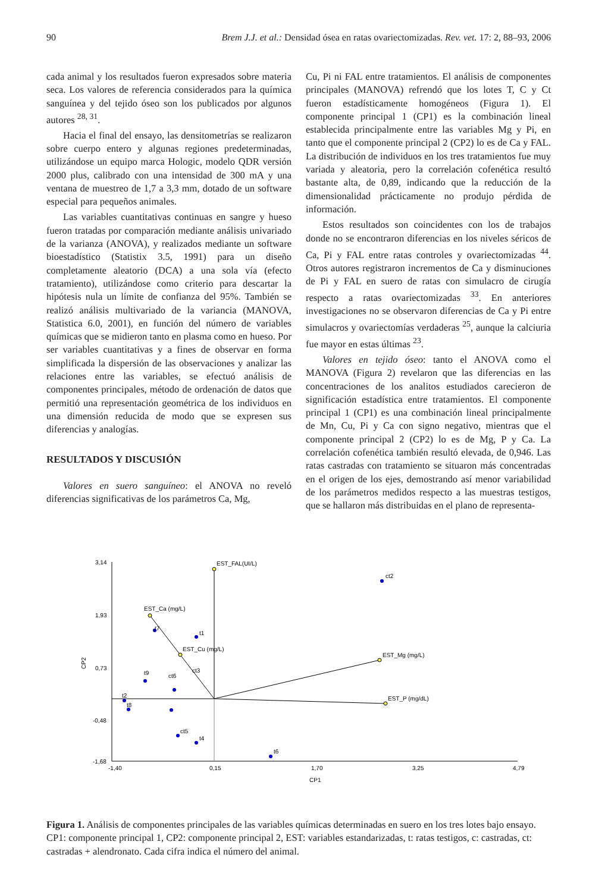90 Brem J.J. et al.: Densidad ósea en ratas ovariectomizadas. Rev. vet. 17: 2, 88–93, 2006
cada animal y los resultados fueron expresados sobre materia seca. Los valores de referencia considerados para la química sanguínea y del tejido óseo son los publicados por algunos autores <sup>28, 31</sup>.
Hacia el final del ensayo, las densitometrías se realizaron sobre cuerpo entero y algunas regiones predeterminadas, utilizándose un equipo marca Hologic, modelo QDR versión 2000 plus, calibrado con una intensidad de 300 mA y una ventana de muestreo de 1,7 a 3,3 mm, dotado de un software especial para pequeños animales.
Las variables cuantitativas continuas en sangre y hueso fueron tratadas por comparación mediante análisis univariado de la varianza (ANOVA), y realizados mediante un software bioestadístico (Statistix 3.5, 1991) para un diseño completamente aleatorio (DCA) a una sola vía (efecto tratamiento), utilizándose como criterio para descartar la hipótesis nula un límite de confianza del 95%. También se realizó análisis multivariado de la variancia (MANOVA, Statistica 6.0, 2001), en función del número de variables químicas que se midieron tanto en plasma como en hueso. Por ser variables cuantitativas y a fines de observar en forma simplificada la dispersión de las observaciones y analizar las relaciones entre las variables, se efectuó análisis de componentes principales, método de ordenación de datos que permitió una representación geométrica de los individuos en una dimensión reducida de modo que se expresen sus diferencias y analogías.
RESULTADOS Y DISCUSIÓN
Valores en suero sanguíneo: el ANOVA no reveló diferencias significativas de los parámetros Ca, Mg,
Cu, Pi ni FAL entre tratamientos. El análisis de componentes principales (MANOVA) refrendó que los lotes T, C y Ct fueron estadísticamente homogéneos (Figura 1). El componente principal 1 (CP1) es la combinación lineal establecida principalmente entre las variables Mg y Pi, en tanto que el componente principal 2 (CP2) lo es de Ca y FAL. La distribución de individuos en los tres tratamientos fue muy variada y aleatoria, pero la correlación cofenética resultó bastante alta, de 0,89, indicando que la reducción de la dimensionalidad prácticamente no produjo pérdida de información.
Estos resultados son coincidentes con los de trabajos donde no se encontraron diferencias en los niveles séricos de Ca, Pi y FAL entre ratas controles y ovariectomizadas <sup>44</sup>. Otros autores registraron incrementos de Ca y disminuciones de Pi y FAL en suero de ratas con simulacro de cirugía respecto a ratas ovariectomizadas <sup>33</sup>. En anteriores investigaciones no se observaron diferencias de Ca y Pi entre simulacros y ovariectomías verdaderas <sup>25</sup>, aunque la calciuria fue mayor en estas últimas <sup>23</sup>.
Valores en tejido óseo: tanto el ANOVA como el MANOVA (Figura 2) revelaron que las diferencias en las concentraciones de los analitos estudiados carecieron de significación estadística entre tratamientos. El componente principal 1 (CP1) es una combinación lineal principalmente de Mn, Cu, Pi y Ca con signo negativo, mientras que el componente principal 2 (CP2) lo es de Mg, P y Ca. La correlación cofenética también resultó elevada, de 0,946. Las ratas castradas con tratamiento se situaron más concentradas en el origen de los ejes, demostrando así menor variabilidad de los parámetros medidos respecto a las muestras testigos, que se hallaron más distribuidas en el plano de representa-
3,14
1,93
0,73
-0,48
-1,68
-1,40
0,15
1,70
3,25
4,79
CP1
CP2
EST_FAL(UI/L)
ct2
EST_Ca (mg/L)
t7
t1
EST_Cu (mg/L)
EST_Mg (mg/L)
ct3
ct6
t9
EST_P (mg/dL)
t2
t8
ct5
t4
t6
Figura 1. Análisis de componentes principales de las variables químicas determinadas en suero en los tres lotes bajo ensayo. CP1: componente principal 1, CP2: componente principal 2, EST: variables estandarizadas, t: ratas testigos, c: castradas, ct: castradas + alendronato. Cada cifra indica el número del animal.